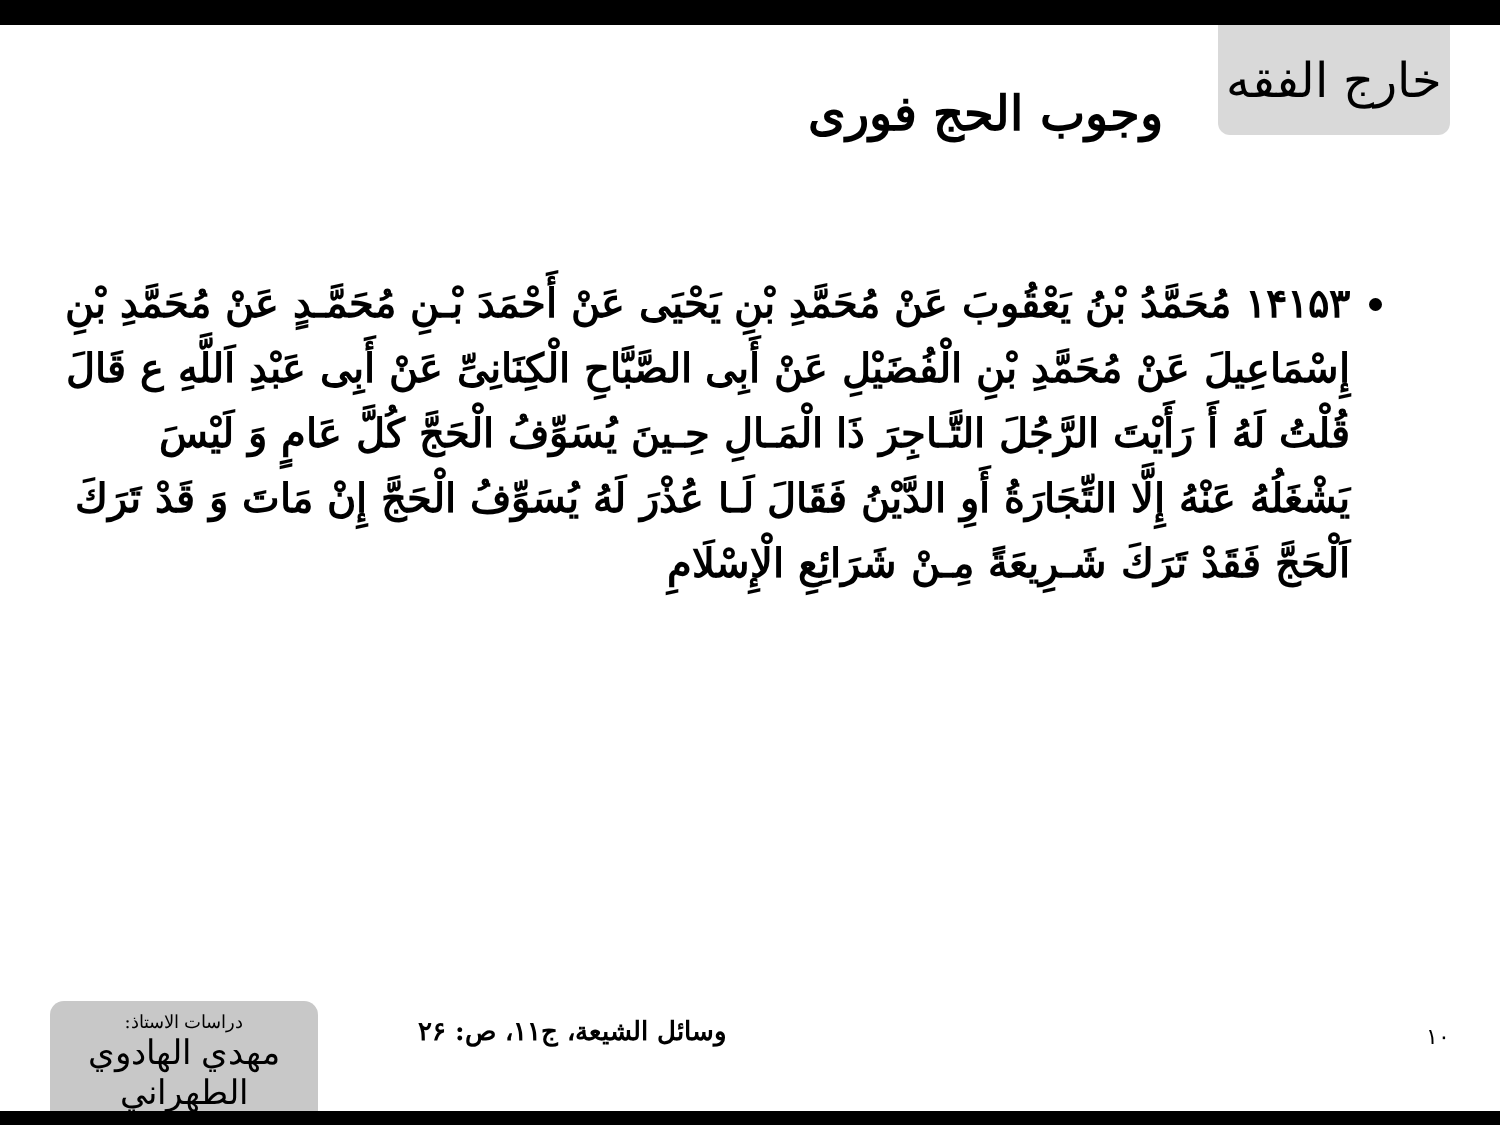خارج الفقه
وجوب الحج فوری
١۴١۵٣ مُحَمَّدُ بْنُ يَعْقُوبَ عَنْ مُحَمَّدِ بْنِ يَحْيَى عَنْ أَحْمَدَ بْـنِ مُحَمَّـدٍ عَنْ مُحَمَّدِ بْنِ إِسْمَاعِيلَ عَنْ مُحَمَّدِ بْنِ الْفُضَيْلِ عَنْ أَبِی الصَّبَّاحِ الْكِنَانِیِّ عَنْ أَبِی عَبْدِ اَللَّهِ ع قَالَ قُلْتُ لَهُ أَ رَأَيْتَ الرَّجُلَ التَّـاجِرَ ذَا الْمَـالِ حِـينَ يُسَوِّفُ الْحَجَّ كُلَّ عَامٍ وَ لَيْسَ يَشْغَلُهُ عَنْهُ إِلَّا التِّجَارَةُ أَوِ الدَّيْنُ فَقَالَ لَـا عُذْرَ لَهُ يُسَوِّفُ الْحَجَّ إِنْ مَاتَ وَ قَدْ تَرَكَ اَلْحَجَّ فَقَدْ تَرَكَ شَـرِيعَةً مِـنْ شَرَائِعِ الْإِسْلَامِ
١٠
وسائل الشيعة، ج١١، ص: ٢۶
دراسات الاستاذ:
مهدي الهادوي الطهراني